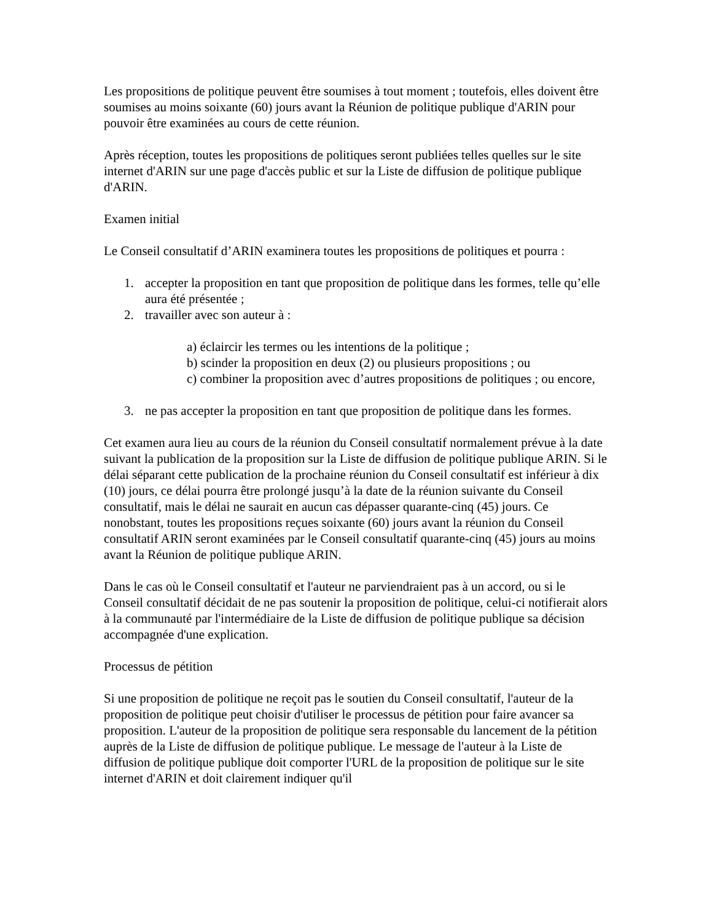Les propositions de politique peuvent être soumises à tout moment ; toutefois, elles doivent être soumises au moins soixante (60) jours avant la Réunion de politique publique d'ARIN pour pouvoir être examinées au cours de cette réunion.
Après réception, toutes les propositions de politiques seront publiées telles quelles sur le site internet d'ARIN sur une page d'accès public et sur la Liste de diffusion de politique publique d'ARIN.
Examen initial
Le Conseil consultatif d’ARIN examinera toutes les propositions de politiques et pourra :
1. accepter la proposition en tant que proposition de politique dans les formes, telle qu’elle aura été présentée ;
2. travailler avec son auteur à :
a) éclaircir les termes ou les intentions de la politique ;
b) scinder la proposition en deux (2) ou plusieurs propositions ; ou
c) combiner la proposition avec d’autres propositions de politiques ; ou encore,
3. ne pas accepter la proposition en tant que proposition de politique dans les formes.
Cet examen aura lieu au cours de la réunion du Conseil consultatif normalement prévue à la date suivant la publication de la proposition sur la Liste de diffusion de politique publique ARIN. Si le délai séparant cette publication de la prochaine réunion du Conseil consultatif est inférieur à dix (10) jours, ce délai pourra être prolongé jusqu’à la date de la réunion suivante du Conseil consultatif, mais le délai ne saurait en aucun cas dépasser quarante-cinq (45) jours. Ce nonobstant, toutes les propositions reçues soixante (60) jours avant la réunion du Conseil consultatif ARIN seront examinées par le Conseil consultatif quarante-cinq (45) jours au moins avant la Réunion de politique publique ARIN.
Dans le cas où le Conseil consultatif et l'auteur ne parviendraient pas à un accord, ou si le Conseil consultatif décidait de ne pas soutenir la proposition de politique, celui-ci notifierait alors à la communauté par l'intermédiaire de la Liste de diffusion de politique publique sa décision accompagnée d'une explication.
Processus de pétition
Si une proposition de politique ne reçoit pas le soutien du Conseil consultatif, l'auteur de la proposition de politique peut choisir d'utiliser le processus de pétition pour faire avancer sa proposition. L'auteur de la proposition de politique sera responsable du lancement de la pétition auprès de la Liste de diffusion de politique publique. Le message de l'auteur à la Liste de diffusion de politique publique doit comporter l'URL de la proposition de politique sur le site internet d'ARIN et doit clairement indiquer qu'il